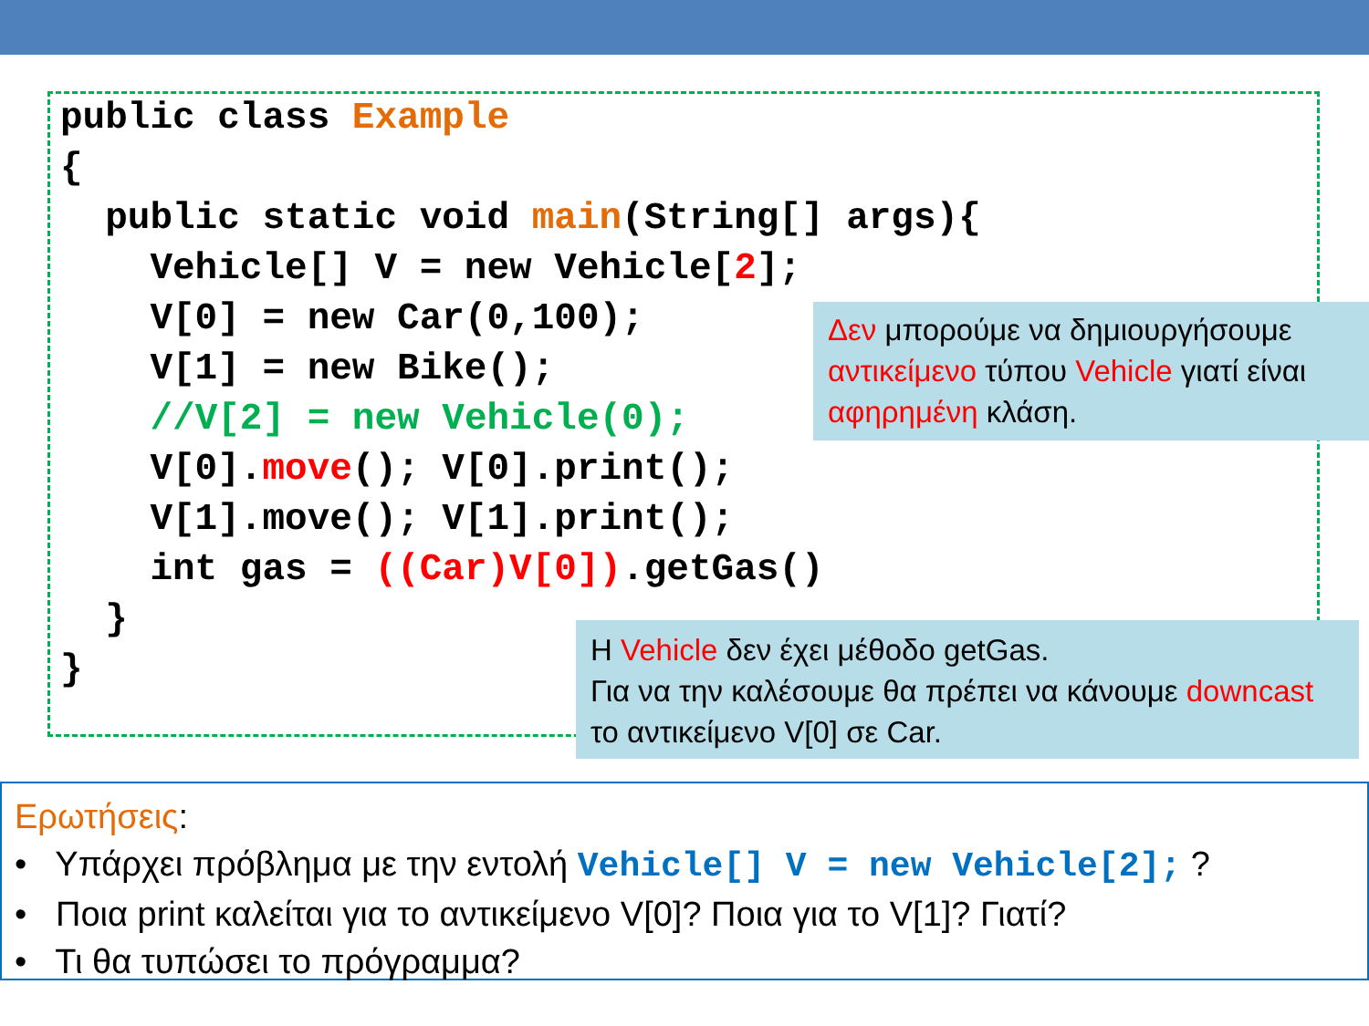public class Example
{
  public static void main(String[] args){
    Vehicle[] V = new Vehicle[2];
    V[0] = new Car(0,100);
    V[1] = new Bike();
    //V[2] = new Vehicle(0);
    V[0].move(); V[0].print();
    V[1].move(); V[1].print();
    int gas = ((Car)V[0]).getGas()
  }
}
Δεν μπορούμε να δημιουργήσουμε αντικείμενο τύπου Vehicle γιατί είναι αφηρημένη κλάση.
Η Vehicle δεν έχει μέθοδο getGas.
Για να την καλέσουμε θα πρέπει να κάνουμε downcast το αντικείμενο V[0] σε Car.
Ερωτήσεις:
• Υπάρχει πρόβλημα με την εντολή Vehicle[] V = new Vehicle[2]; ?
• Ποια print καλείται για το αντικείμενο V[0]? Ποια για το V[1]? Γιατί?
• Τι θα τυπώσει το πρόγραμμα?